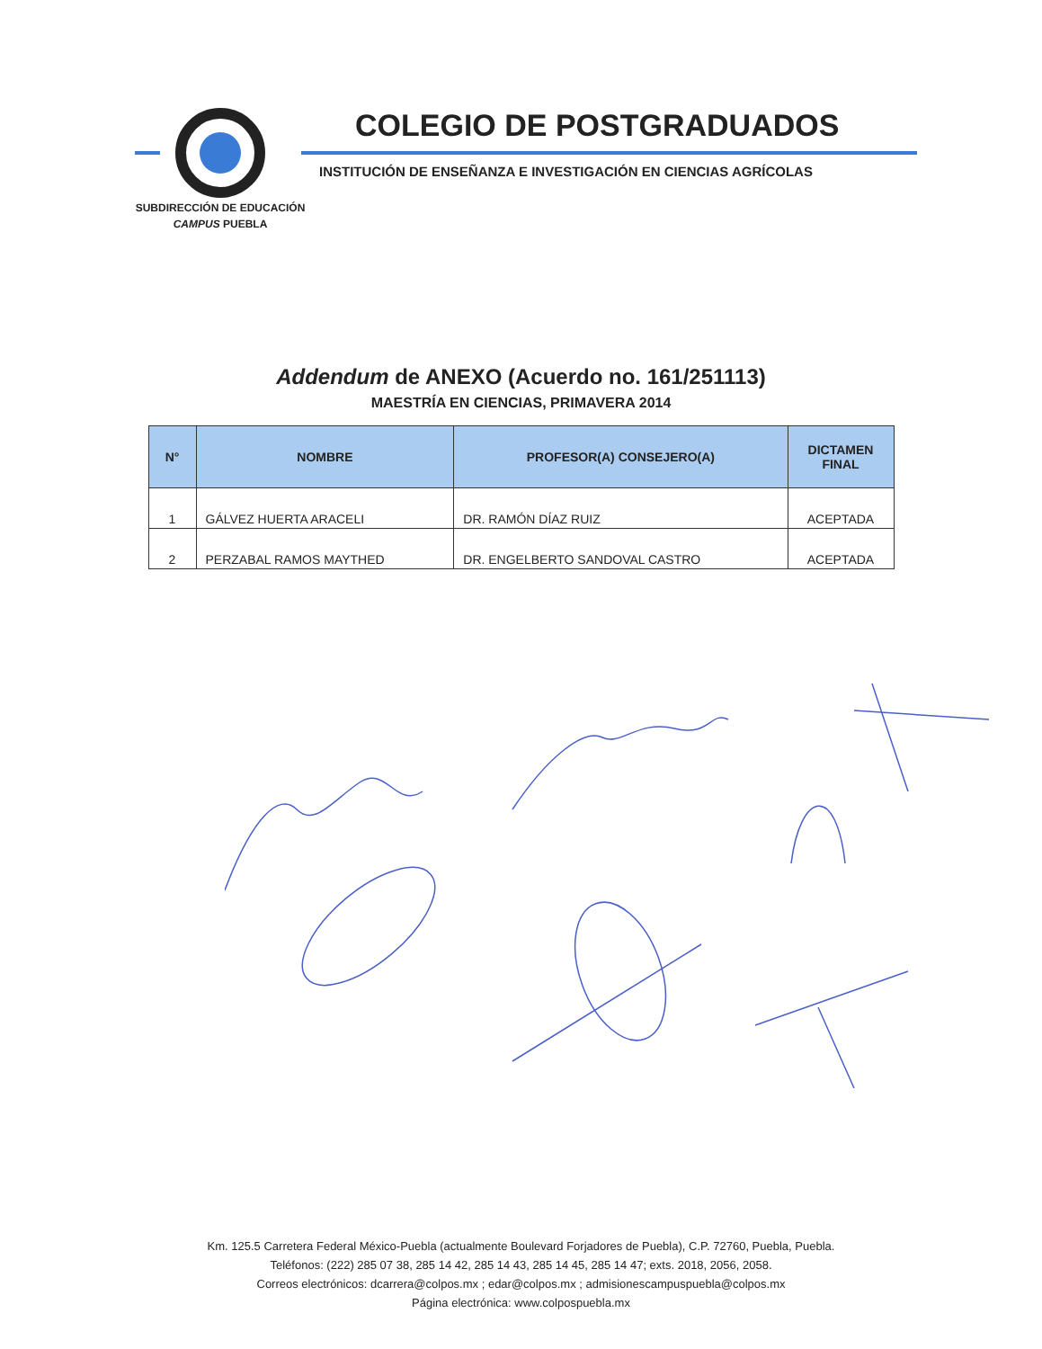COLEGIO DE POSTGRADUADOS
INSTITUCIÓN DE ENSEÑANZA E INVESTIGACIÓN EN CIENCIAS AGRÍCOLAS
SUBDIRECCIÓN DE EDUCACIÓN
CAMPUS PUEBLA
Addendum de ANEXO (Acuerdo no. 161/251113)
MAESTRÍA EN CIENCIAS, PRIMAVERA 2014
| N° | NOMBRE | PROFESOR(A) CONSEJERO(A) | DICTAMEN FINAL |
| --- | --- | --- | --- |
| 1 | GÁLVEZ HUERTA ARACELI | DR. RAMÓN DÍAZ RUIZ | ACEPTADA |
| 2 | PERZABAL RAMOS MAYTHED | DR. ENGELBERTO SANDOVAL CASTRO | ACEPTADA |
Km. 125.5 Carretera Federal México-Puebla (actualmente Boulevard Forjadores de Puebla), C.P. 72760, Puebla, Puebla.
Teléfonos: (222) 285 07 38, 285 14 42, 285 14 43, 285 14 45, 285 14 47; exts. 2018, 2056, 2058.
Correos electrónicos: dcarrera@colpos.mx ; edar@colpos.mx ; admisionescampuspuebla@colpos.mx
Página electrónica: www.colpospuebla.mx